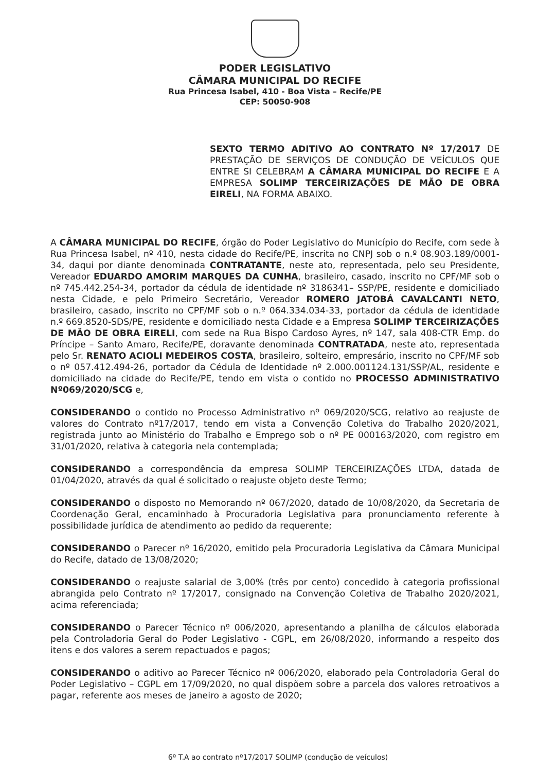PODER LEGISLATIVO
CÂMARA MUNICIPAL DO RECIFE
Rua Princesa Isabel, 410 - Boa Vista – Recife/PE
CEP: 50050-908
SEXTO TERMO ADITIVO AO CONTRATO Nº 17/2017 DE PRESTAÇÃO DE SERVIÇOS DE CONDUÇÃO DE VEÍCULOS QUE ENTRE SI CELEBRAM A CÂMARA MUNICIPAL DO RECIFE E A EMPRESA SOLIMP TERCEIRIZAÇÕES DE MÃO DE OBRA EIRELI, NA FORMA ABAIXO.
A CÂMARA MUNICIPAL DO RECIFE, órgão do Poder Legislativo do Município do Recife, com sede à Rua Princesa Isabel, nº 410, nesta cidade do Recife/PE, inscrita no CNPJ sob o n.º 08.903.189/0001-34, daqui por diante denominada CONTRATANTE, neste ato, representada, pelo seu Presidente, Vereador EDUARDO AMORIM MARQUES DA CUNHA, brasileiro, casado, inscrito no CPF/MF sob o nº 745.442.254-34, portador da cédula de identidade nº 3186341– SSP/PE, residente e domiciliado nesta Cidade, e pelo Primeiro Secretário, Vereador ROMERO JATOBÁ CAVALCANTI NETO, brasileiro, casado, inscrito no CPF/MF sob o n.º 064.334.034-33, portador da cédula de identidade n.º 669.8520-SDS/PE, residente e domiciliado nesta Cidade e a Empresa SOLIMP TERCEIRIZAÇÕES DE MÃO DE OBRA EIRELI, com sede na Rua Bispo Cardoso Ayres, nº 147, sala 408-CTR Emp. do Príncipe – Santo Amaro, Recife/PE, doravante denominada CONTRATADA, neste ato, representada pelo Sr. RENATO ACIOLI MEDEIROS COSTA, brasileiro, solteiro, empresário, inscrito no CPF/MF sob o nº 057.412.494-26, portador da Cédula de Identidade nº 2.000.001124.131/SSP/AL, residente e domiciliado na cidade do Recife/PE, tendo em vista o contido no PROCESSO ADMINISTRATIVO Nº069/2020/SCG e,
CONSIDERANDO o contido no Processo Administrativo nº 069/2020/SCG, relativo ao reajuste de valores do Contrato nº17/2017, tendo em vista a Convenção Coletiva do Trabalho 2020/2021, registrada junto ao Ministério do Trabalho e Emprego sob o nº PE 000163/2020, com registro em 31/01/2020, relativa à categoria nela contemplada;
CONSIDERANDO a correspondência da empresa SOLIMP TERCEIRIZAÇÕES LTDA, datada de 01/04/2020, através da qual é solicitado o reajuste objeto deste Termo;
CONSIDERANDO o disposto no Memorando nº 067/2020, datado de 10/08/2020, da Secretaria de Coordenação Geral, encaminhado à Procuradoria Legislativa para pronunciamento referente à possibilidade jurídica de atendimento ao pedido da requerente;
CONSIDERANDO o Parecer nº 16/2020, emitido pela Procuradoria Legislativa da Câmara Municipal do Recife, datado de 13/08/2020;
CONSIDERANDO o reajuste salarial de 3,00% (três por cento) concedido à categoria profissional abrangida pelo Contrato nº 17/2017, consignado na Convenção Coletiva de Trabalho 2020/2021, acima referenciada;
CONSIDERANDO o Parecer Técnico nº 006/2020, apresentando a planilha de cálculos elaborada pela Controladoria Geral do Poder Legislativo - CGPL, em 26/08/2020, informando a respeito dos itens e dos valores a serem repactuados e pagos;
CONSIDERANDO o aditivo ao Parecer Técnico nº 006/2020, elaborado pela Controladoria Geral do Poder Legislativo – CGPL em 17/09/2020, no qual dispõem sobre a parcela dos valores retroativos a pagar, referente aos meses de janeiro a agosto de 2020;
6º T.A ao contrato nº17/2017 SOLIMP (condução de veículos)